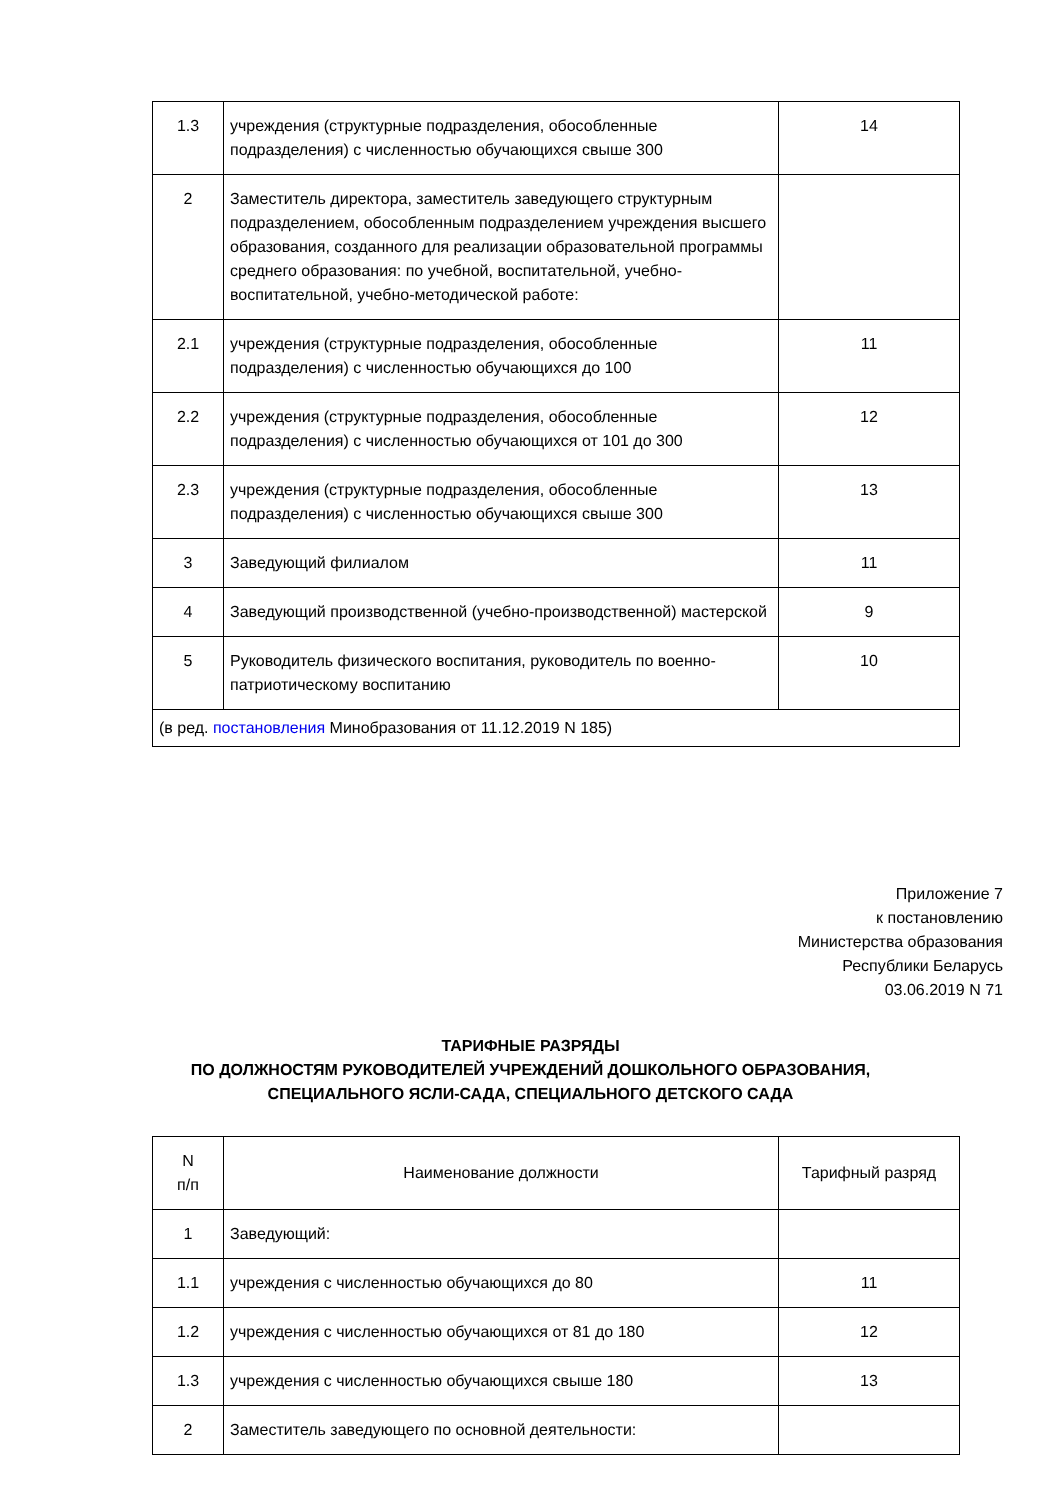| 1.3 | учреждения (структурные подразделения, обособленные подразделения) с численностью обучающихся свыше 300 | 14 |
| 2 | Заместитель директора, заместитель заведующего структурным подразделением, обособленным подразделением учреждения высшего образования, созданного для реализации образовательной программы среднего образования: по учебной, воспитательной, учебно-воспитательной, учебно-методической работе: | |
| 2.1 | учреждения (структурные подразделения, обособленные подразделения) с численностью обучающихся до 100 | 11 |
| 2.2 | учреждения (структурные подразделения, обособленные подразделения) с численностью обучающихся от 101 до 300 | 12 |
| 2.3 | учреждения (структурные подразделения, обособленные подразделения) с численностью обучающихся свыше 300 | 13 |
| 3 | Заведующий филиалом | 11 |
| 4 | Заведующий производственной (учебно-производственной) мастерской | 9 |
| 5 | Руководитель физического воспитания, руководитель по военно-патриотическому воспитанию | 10 |
| (в ред. постановления Минобразования от 11.12.2019 N 185) | | |
Приложение 7
к постановлению
Министерства образования
Республики Беларусь
03.06.2019 N 71
ТАРИФНЫЕ РАЗРЯДЫ
ПО ДОЛЖНОСТЯМ РУКОВОДИТЕЛЕЙ УЧРЕЖДЕНИЙ ДОШКОЛЬНОГО ОБРАЗОВАНИЯ,
СПЕЦИАЛЬНОГО ЯСЛИ-САДА, СПЕЦИАЛЬНОГО ДЕТСКОГО САДА
| N п/п | Наименование должности | Тарифный разряд |
| 1 | Заведующий: | |
| 1.1 | учреждения с численностью обучающихся до 80 | 11 |
| 1.2 | учреждения с численностью обучающихся от 81 до 180 | 12 |
| 1.3 | учреждения с численностью обучающихся свыше 180 | 13 |
| 2 | Заместитель заведующего по основной деятельности: | |